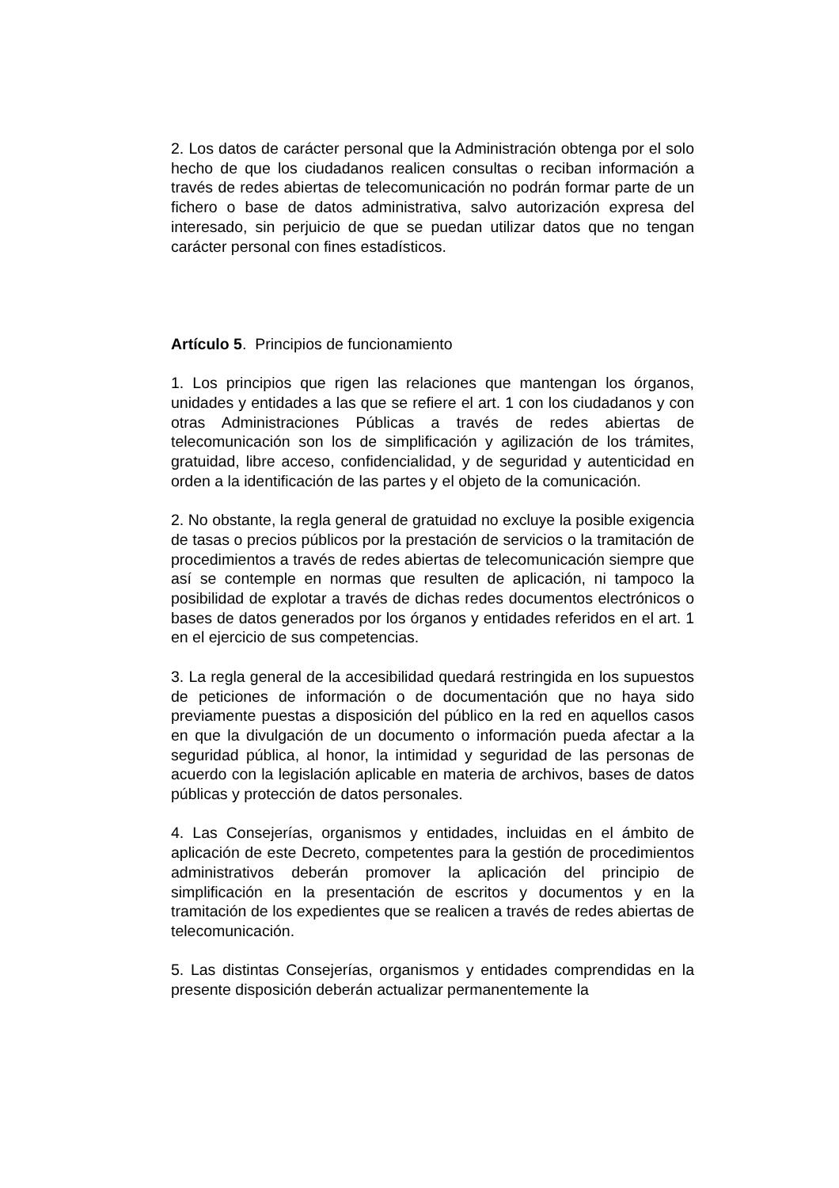2. Los datos de carácter personal que la Administración obtenga por el solo hecho de que los ciudadanos realicen consultas o reciban información a través de redes abiertas de telecomunicación no podrán formar parte de un fichero o base de datos administrativa, salvo autorización expresa del interesado, sin perjuicio de que se puedan utilizar datos que no tengan carácter personal con fines estadísticos.
Artículo 5. Principios de funcionamiento
1. Los principios que rigen las relaciones que mantengan los órganos, unidades y entidades a las que se refiere el art. 1 con los ciudadanos y con otras Administraciones Públicas a través de redes abiertas de telecomunicación son los de simplificación y agilización de los trámites, gratuidad, libre acceso, confidencialidad, y de seguridad y autenticidad en orden a la identificación de las partes y el objeto de la comunicación.
2. No obstante, la regla general de gratuidad no excluye la posible exigencia de tasas o precios públicos por la prestación de servicios o la tramitación de procedimientos a través de redes abiertas de telecomunicación siempre que así se contemple en normas que resulten de aplicación, ni tampoco la posibilidad de explotar a través de dichas redes documentos electrónicos o bases de datos generados por los órganos y entidades referidos en el art. 1 en el ejercicio de sus competencias.
3. La regla general de la accesibilidad quedará restringida en los supuestos de peticiones de información o de documentación que no haya sido previamente puestas a disposición del público en la red en aquellos casos en que la divulgación de un documento o información pueda afectar a la seguridad pública, al honor, la intimidad y seguridad de las personas de acuerdo con la legislación aplicable en materia de archivos, bases de datos públicas y protección de datos personales.
4. Las Consejerías, organismos y entidades, incluidas en el ámbito de aplicación de este Decreto, competentes para la gestión de procedimientos administrativos deberán promover la aplicación del principio de simplificación en la presentación de escritos y documentos y en la tramitación de los expedientes que se realicen a través de redes abiertas de telecomunicación.
5. Las distintas Consejerías, organismos y entidades comprendidas en la presente disposición deberán actualizar permanentemente la